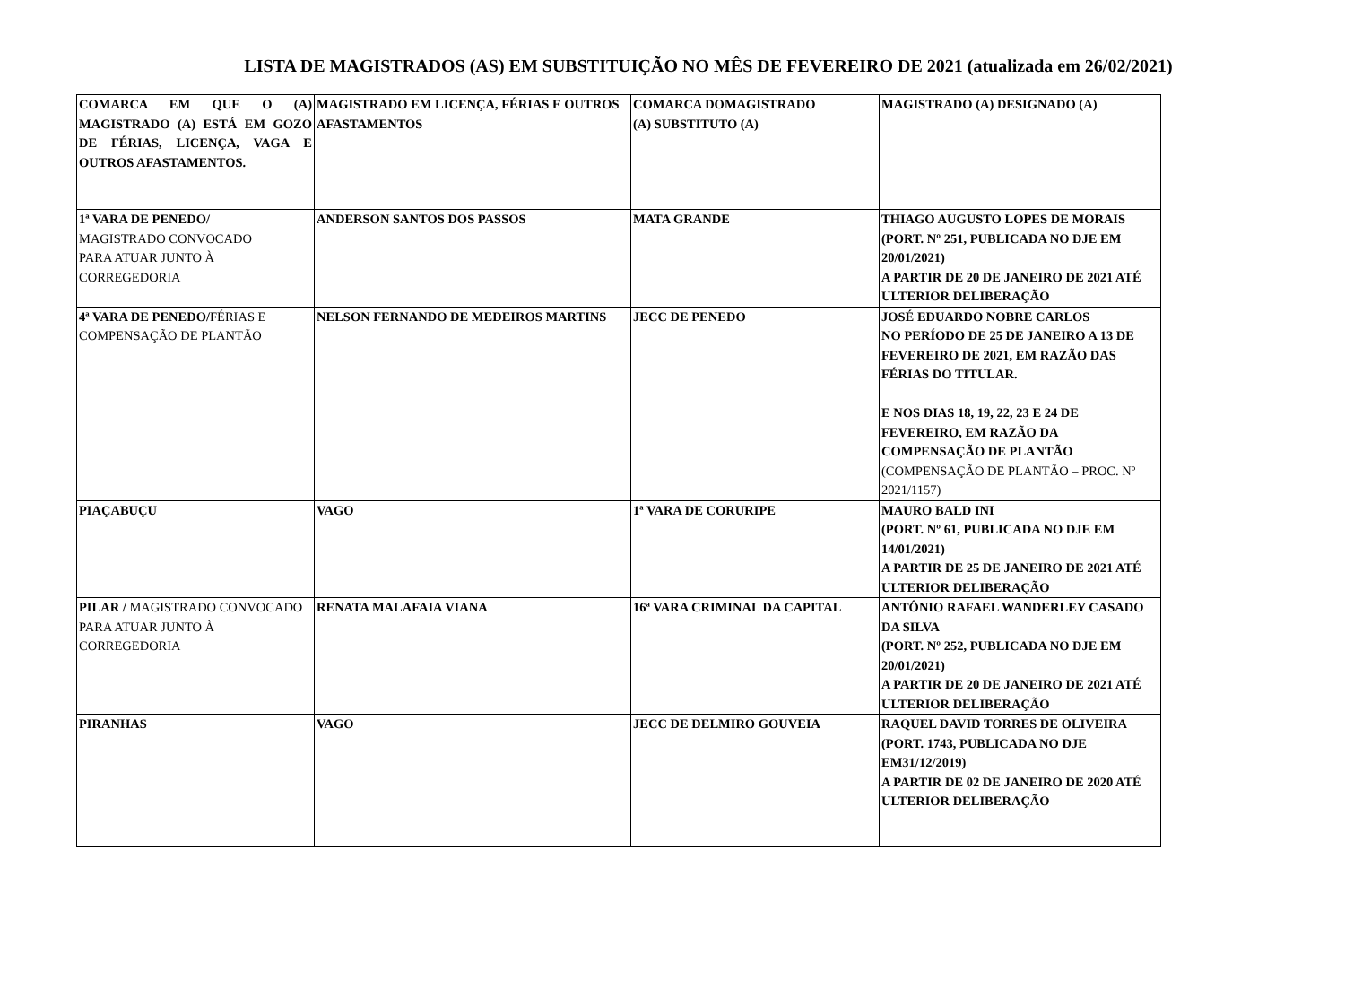LISTA DE MAGISTRADOS (AS) EM SUBSTITUIÇÃO NO MÊS DE FEVEREIRO DE 2021 (atualizada em 26/02/2021)
| COMARCA EM QUE O (A) MAGISTRADO (A) ESTÁ EM GOZO DE FÉRIAS, LICENÇA, VAGA E OUTROS AFASTAMENTOS. | MAGISTRADO EM LICENÇA, FÉRIAS E OUTROS AFASTAMENTOS | COMARCA DOMAGISTRADO (A) SUBSTITUTO (A) | MAGISTRADO (A) DESIGNADO (A) |
| 1ª VARA DE PENEDO/ MAGISTRADO CONVOCADO PARA ATUAR JUNTO À CORREGEDORIA | ANDERSON SANTOS DOS PASSOS | MATA GRANDE | THIAGO AUGUSTO LOPES DE MORAIS (PORT. Nº 251, PUBLICADA NO DJE EM 20/01/2021) A PARTIR DE 20 DE JANEIRO DE 2021 ATÉ ULTERIOR DELIBERAÇÃO |
| 4ª VARA DE PENEDO/ FÉRIAS E COMPENSAÇÃO DE PLANTÃO | NELSON FERNANDO DE MEDEIROS MARTINS | JECC DE PENEDO | JOSÉ EDUARDO NOBRE CARLOS NO PERÍODO DE 25 DE JANEIRO A 13 DE FEVEREIRO DE 2021, EM RAZÃO DAS FÉRIAS DO TITULAR. E NOS DIAS 18, 19, 22, 23 E 24 DE FEVEREIRO, EM RAZÃO DA COMPENSAÇÃO DE PLANTÃO (COMPENSAÇÃO DE PLANTÃO – PROC. Nº 2021/1157) |
| PIAÇABUÇU | VAGO | 1ª VARA DE CORURIPE | MAURO BALD INI (PORT. Nº 61, PUBLICADA NO DJE EM 14/01/2021) A PARTIR DE 25 DE JANEIRO DE 2021 ATÉ ULTERIOR DELIBERAÇÃO |
| PILAR / MAGISTRADO CONVOCADO PARA ATUAR JUNTO À CORREGEDORIA | RENATA MALAFAIA VIANA | 16ª VARA CRIMINAL DA CAPITAL | ANTÔNIO RAFAEL WANDERLEY CASADO DA SILVA (PORT. Nº 252, PUBLICADA NO DJE EM 20/01/2021) A PARTIR DE 20 DE JANEIRO DE 2021 ATÉ ULTERIOR DELIBERAÇÃO |
| PIRANHAS | VAGO | JECC DE DELMIRO GOUVEIA | RAQUEL DAVID TORRES DE OLIVEIRA (PORT. 1743, PUBLICADA NO DJE EM31/12/2019) A PARTIR DE 02 DE JANEIRO DE 2020 ATÉ ULTERIOR DELIBERAÇÃO |